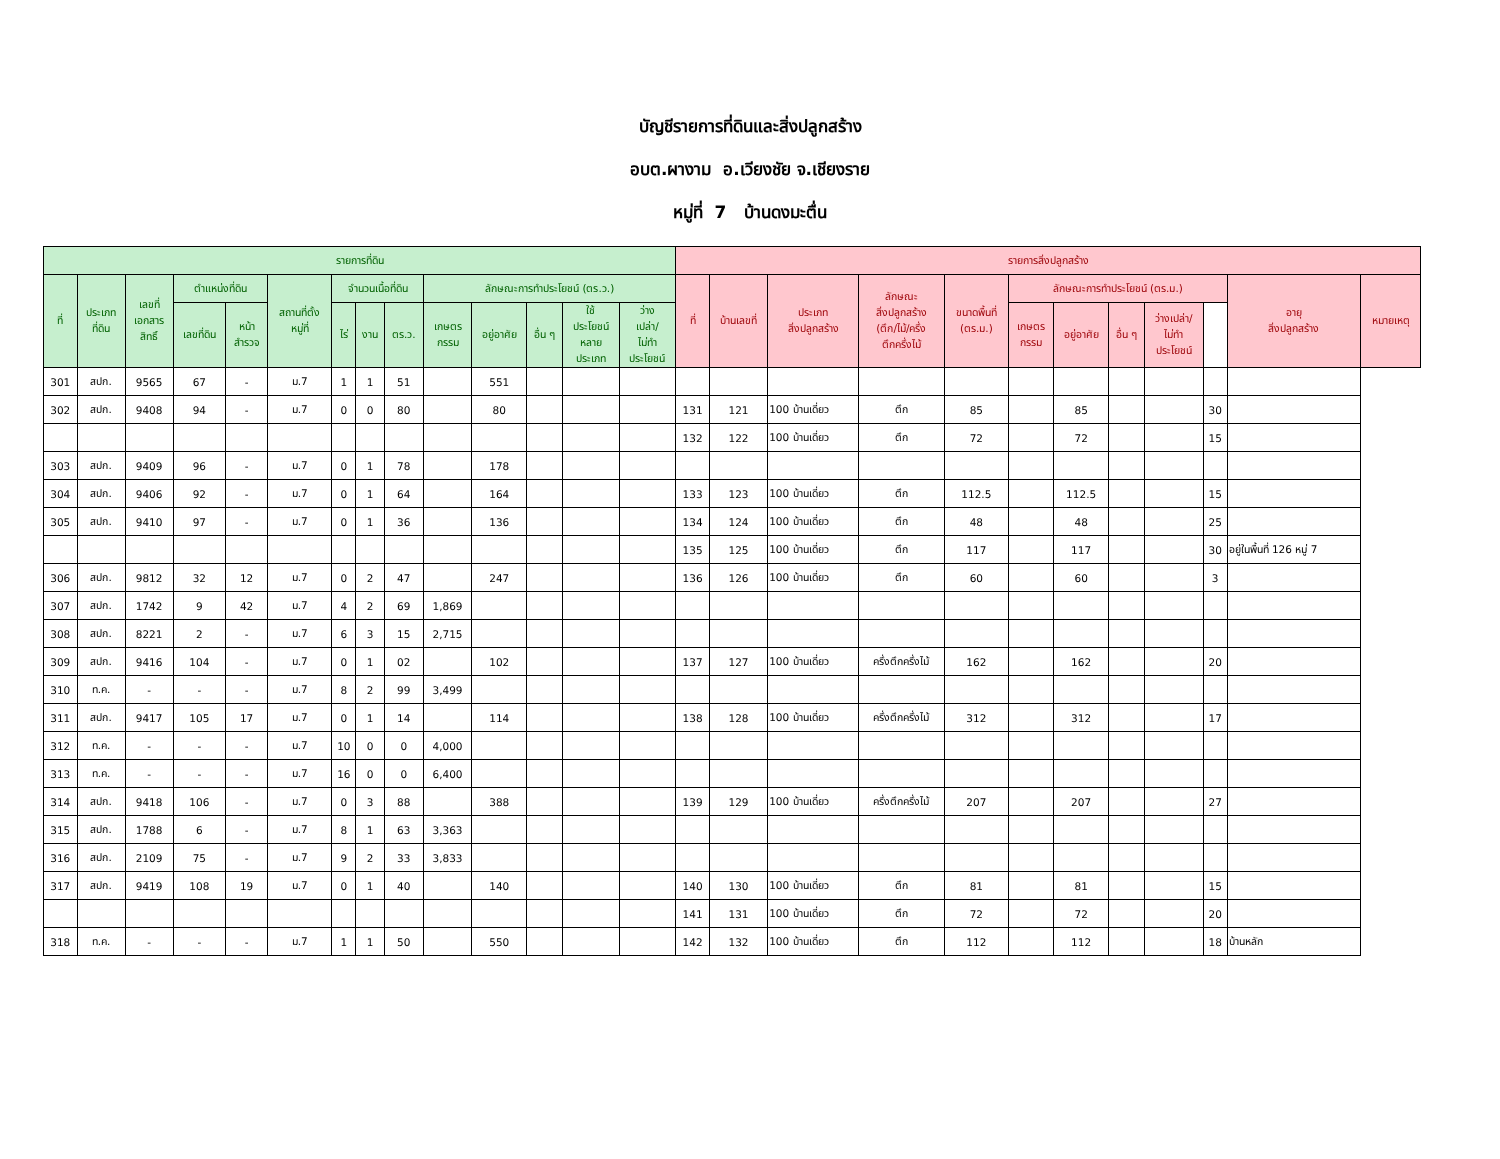บัญชีรายการที่ดินและสิ่งปลูกสร้าง
อบต.ผางาม อ.เวียงชัย จ.เชียงราย
หมู่ที่ 7 บ้านดงมะตื่น
| รายการที่ดิน | | | | | | | | | | | | | | รายการสิ่งปลูกสร้าง | | | | | | | | | | | |
| --- | --- | --- | --- | --- | --- | --- | --- | --- | --- | --- | --- | --- | --- | --- | --- | --- | --- | --- | --- | --- | --- | --- | --- | --- | --- |
| ที่ | ประเภท ที่ดิน | เลขที่ เอกสาร สิทธิ์ | ตำแหน่งที่ดิน | | สถานที่ตั้ง หมู่ที่ | จำนวนเนื้อที่ดิน | | | ลักษณะการทำประโยชน์ (ตร.ว.) | | | | | ที่ | บ้านเลขที่ | ประเภท สิ่งปลูกสร้าง | ลักษณะ สิ่งปลูกสร้าง (ตึก/ไม้/ครึ่ง ตึกครึ่งไม้ | ขนาดพื้นที่ (ตร.ม.) | ลักษณะการทำประโยชน์ (ตร.ม.) | | | | | อายุ สิ่งปลูกสร้าง | หมายเหตุ |
| | | | เลขที่ดิน | หน้า สำรวจ | | ไร่ | งาน | ตร.ว. | เกษตร กรรม | อยู่อาศัย | อื่น ๆ | ใช้ ประโยชน์ หลาย ประเภท | ว่าง เปล่า/ ไม่ทำ ประโยชน์ | | | | | | เกษตร กรรม | อยู่อาศัย | อื่น ๆ | ว่างเปล่า/ ไม่ทำ ประโยชน์ | | | |
| 301 | สปก. | 9565 | 67 | - | ม.7 | 1 | 1 | 51 | | 551 | | | | | | | | | | | | | | | |
| 302 | สปก. | 9408 | 94 | - | ม.7 | 0 | 0 | 80 | | 80 | | | | 131 | 121 | 100 บ้านเดี่ยว | ตึก | 85 | | 85 | | | 30 | | |
| | | | | | | | | | | | | | | 132 | 122 | 100 บ้านเดี่ยว | ตึก | 72 | | 72 | | | 15 | | |
| 303 | สปก. | 9409 | 96 | - | ม.7 | 0 | 1 | 78 | | 178 | | | | | | | | | | | | | | | |
| 304 | สปก. | 9406 | 92 | - | ม.7 | 0 | 1 | 64 | | 164 | | | | 133 | 123 | 100 บ้านเดี่ยว | ตึก | 112.5 | | 112.5 | | | 15 | | |
| 305 | สปก. | 9410 | 97 | - | ม.7 | 0 | 1 | 36 | | 136 | | | | 134 | 124 | 100 บ้านเดี่ยว | ตึก | 48 | | 48 | | | 25 | | |
| | | | | | | | | | | | | | | 135 | 125 | 100 บ้านเดี่ยว | ตึก | 117 | | 117 | | | 30 | อยู่ในพื้นที่ 126 หมู่ 7 | |
| 306 | สปก. | 9812 | 32 | 12 | ม.7 | 0 | 2 | 47 | | 247 | | | | 136 | 126 | 100 บ้านเดี่ยว | ตึก | 60 | | 60 | | | 3 | | |
| 307 | สปก. | 1742 | 9 | 42 | ม.7 | 4 | 2 | 69 | 1,869 | | | | | | | | | | | | | | | | |
| 308 | สปก. | 8221 | 2 | - | ม.7 | 6 | 3 | 15 | 2,715 | | | | | | | | | | | | | | | | |
| 309 | สปก. | 9416 | 104 | - | ม.7 | 0 | 1 | 02 | | 102 | | | | 137 | 127 | 100 บ้านเดี่ยว | ครึ่งตึกครึ่งไม้ | 162 | | 162 | | | 20 | | |
| 310 | ท.ค. | - | - | - | ม.7 | 8 | 2 | 99 | 3,499 | | | | | | | | | | | | | | | | |
| 311 | สปก. | 9417 | 105 | 17 | ม.7 | 0 | 1 | 14 | | 114 | | | | 138 | 128 | 100 บ้านเดี่ยว | ครึ่งตึกครึ่งไม้ | 312 | | 312 | | | 17 | | |
| 312 | ท.ค. | - | - | - | ม.7 | 10 | 0 | 0 | 4,000 | | | | | | | | | | | | | | | | |
| 313 | ท.ค. | - | - | - | ม.7 | 16 | 0 | 0 | 6,400 | | | | | | | | | | | | | | | | |
| 314 | สปก. | 9418 | 106 | - | ม.7 | 0 | 3 | 88 | | 388 | | | | 139 | 129 | 100 บ้านเดี่ยว | ครึ่งตึกครึ่งไม้ | 207 | | 207 | | | 27 | | |
| 315 | สปก. | 1788 | 6 | - | ม.7 | 8 | 1 | 63 | 3,363 | | | | | | | | | | | | | | | | |
| 316 | สปก. | 2109 | 75 | - | ม.7 | 9 | 2 | 33 | 3,833 | | | | | | | | | | | | | | | | |
| 317 | สปก. | 9419 | 108 | 19 | ม.7 | 0 | 1 | 40 | | 140 | | | | 140 | 130 | 100 บ้านเดี่ยว | ตึก | 81 | | 81 | | | 15 | | |
| | | | | | | | | | | | | | | 141 | 131 | 100 บ้านเดี่ยว | ตึก | 72 | | 72 | | | 20 | | |
| 318 | ท.ค. | - | - | - | ม.7 | 1 | 1 | 50 | | 550 | | | | 142 | 132 | 100 บ้านเดี่ยว | ตึก | 112 | | 112 | | | 18 | บ้านหลัก | |